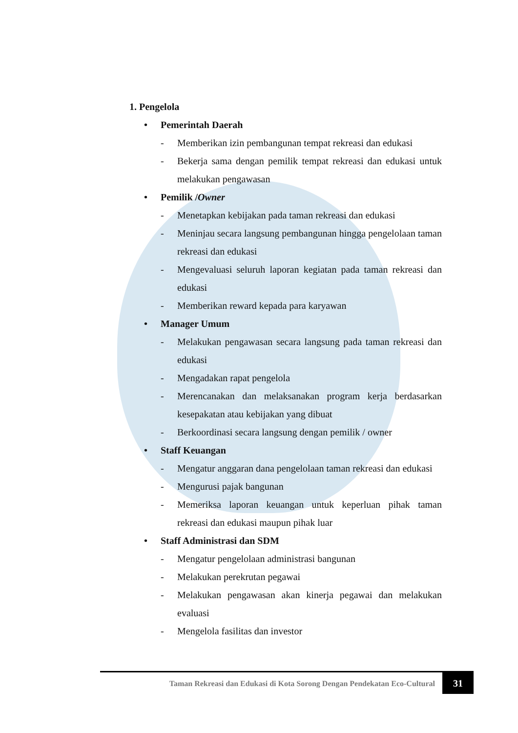1. Pengelola
• Pemerintah Daerah
- Memberikan izin pembangunan tempat rekreasi dan edukasi
- Bekerja sama dengan pemilik tempat rekreasi dan edukasi untuk melakukan pengawasan
• Pemilik / Owner
- Menetapkan kebijakan pada taman rekreasi dan edukasi
- Meninjau secara langsung pembangunan hingga pengelolaan taman rekreasi dan edukasi
- Mengevaluasi seluruh laporan kegiatan pada taman rekreasi dan edukasi
- Memberikan reward kepada para karyawan
• Manager Umum
- Melakukan pengawasan secara langsung pada taman rekreasi dan edukasi
- Mengadakan rapat pengelola
- Merencanakan dan melaksanakan program kerja berdasarkan kesepakatan atau kebijakan yang dibuat
- Berkoordinasi secara langsung dengan pemilik / owner
• Staff Keuangan
- Mengatur anggaran dana pengelolaan taman rekreasi dan edukasi
- Mengurusi pajak bangunan
- Memeriksa laporan keuangan untuk keperluan pihak taman rekreasi dan edukasi maupun pihak luar
• Staff Administrasi dan SDM
- Mengatur pengelolaan administrasi bangunan
- Melakukan perekrutan pegawai
- Melakukan pengawasan akan kinerja pegawai dan melakukan evaluasi
- Mengelola fasilitas dan investor
Taman Rekreasi dan Edukasi di Kota Sorong Dengan Pendekatan Eco-Cultural
31